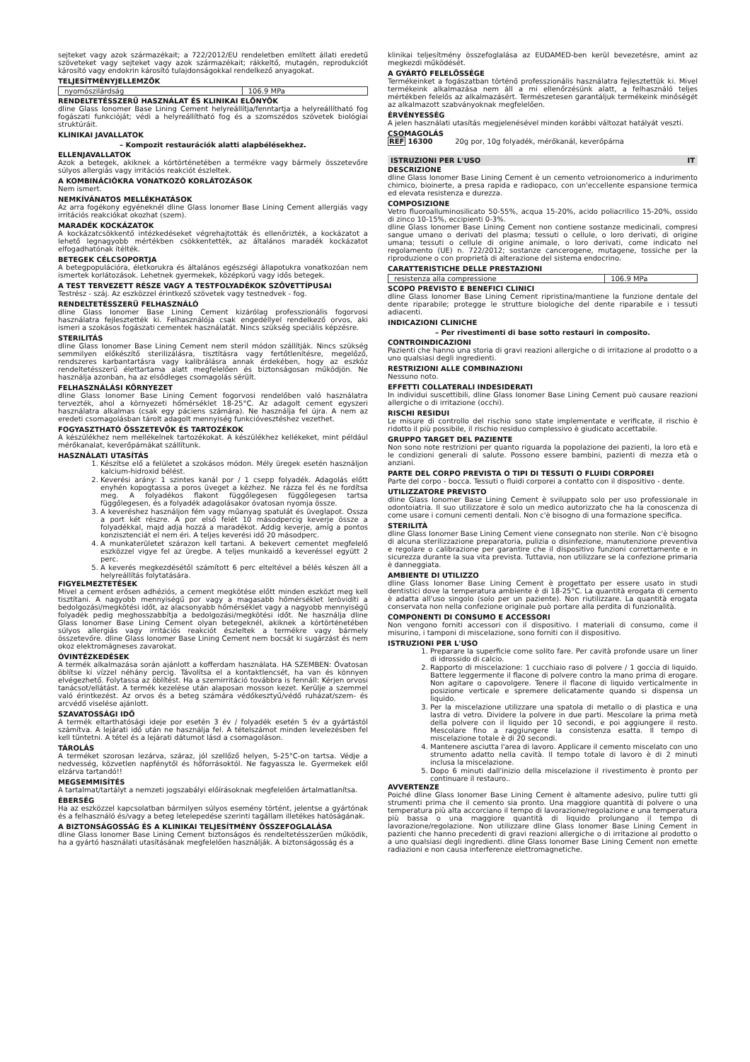sejteket vagy azok származékait; a 722/2012/EU rendeletben említett állati eredetű szöveteket vagy sejteket vagy azok származékait; rákkeltő, mutagén, reprodukciót károsító vagy endokrin károsító tulajdonságokkal rendelkező anyagokat.
TELJESÍTMÉNYJELLEMZŐK
| nyomószilárdság | 106.9 MPa |
RENDELTETÉSSZERŰ HASZNÁLAT ÉS KLINIKAI ELŐNYÖK
dline Glass Ionomer Base Lining Cement helyreállítja/fenntartja a helyreállítható fog fogászati funkcióját; védi a helyreállítható fog és a szomszédos szövetek biológiai struktúráit.
KLINIKAI JAVALLATOK
– Kompozit restaurációk alatti alapbélésekhez.
ELLENJAVALLATOK
Azok a betegek, akiknek a kórtörténetében a termékre vagy bármely összetevőre súlyos allergiás vagy irritációs reakciót észleltek.
A KOMBINÁCIÓKRA VONATKOZÓ KORLÁTOZÁSOK
Nem ismert.
NEMKÍVÁNATOS MELLÉKHATÁSOK
Az arra fogékony egyéneknél dline Glass Ionomer Base Lining Cement allergiás vagy irritációs reakciókat okozhat (szem).
MARADÉK KOCKÁZATOK
A kockázatcsökkentő intézkedéseket végrehajtották és ellenőrizték, a kockázatot a lehető legnagyobb mértékben csökkentették, az általános maradék kockázatot elfogadhatónak ítélték.
BETEGEK CÉLCSOPORTJA
A betegpopulációra, életkorukra és általános egészségi állapotukra vonatkozóan nem ismertek korlátozások. Lehetnek gyermekek, középkorú vagy idős betegek.
A TEST TERVEZETT RÉSZE VAGY A TESTFOLYADÉKOK SZÖVETTÍPUSAI
Testrész - száj. Az eszközzel érintkező szövetek vagy testnedvek - fog.
RENDELTETÉSSZERŰ FELHASZNÁLÓ
dline Glass Ionomer Base Lining Cement kizárólag professzionális fogorvosi használatra fejlesztették ki. Felhasználója csak engedéllyel rendelkező orvos, aki ismeri a szokásos fogászati cementek használatát. Nincs szükség speciális képzésre.
STERILITÁS
dline Glass Ionomer Base Lining Cement nem steril módon szállítják. Nincs szükség semmilyen előkészítő sterilizálásra, tisztításra vagy fertőtlenítésre, megelőző, rendszeres karbantartásra vagy kalibrálásra annak érdekében, hogy az eszköz rendeltetésszerű élettartama alatt megfelelően és biztonságosan működjön. Ne használja azonban, ha az elsődleges csomagolás sérült.
FELHASZNÁLÁSI KÖRNYEZET
dline Glass Ionomer Base Lining Cement fogorvosi rendelőben való használatra tervezték, ahol a környezeti hőmérséklet 18-25°C. Az adagolt cement egyszeri használatra alkalmas (csak egy páciens számára). Ne használja fel újra. A nem az eredeti csomagolásban tárolt adagolt mennyiség funkcióvesztéshez vezethet.
FOGYASZTHATÓ ÖSSZETEVŐK ÉS TARTOZÉKOK
A készülékhez nem mellékelnek tartozékokat. A készülékhez kellékeket, mint például mérőkanalat, keverőpárnákat szállítunk.
HASZNÁLATI UTASÍTÁS
1. Készítse elő a felületet a szokásos módon. Mély üregek esetén használjon kalcium-hidroxid bélést.
2. Keverési arány: 1 szintes kanál por / 1 csepp folyadék. Adagolás előtt enyhén kopogtassa a poros üveget a kézhez. Ne rázza fel és ne fordítsa meg. A folyadékos flakont függőlegesen függőlegesen tartsa függőlegesen, és a folyadék adagolásakor óvatosan nyomja össze.
3. A keveréshez használjon fém vagy műanyag spatulát és üveglapot. Ossza a port két részre. A por első felét 10 másodpercig keverje össze a folyadékkal, majd adja hozzá a maradékot. Addig keverje, amíg a pontos konzisztenciát el nem éri. A teljes keverési idő 20 másodperc.
4. A munkaterületet szárazon kell tartani. A bekevert cementet megfelelő eszközzel vigye fel az üregbe. A teljes munkaidő a keveréssel együtt 2 perc.
5. A keverés megkezdésétől számított 6 perc elteltével a bélés készen áll a helyreállítás folytatására.
FIGYELMEZTETÉSEK
Mivel a cement erősen adhéziós, a cement megkötése előtt minden eszközt meg kell tisztítani. A nagyobb mennyiségű por vagy a magasabb hőmérséklet lerövidíti a bedolgozási/megkötési időt, az alacsonyabb hőmérséklet vagy a nagyobb mennyiségű folyadék pedig meghosszabbítja a bedolgozási/megkötési időt. Ne használja dline Glass Ionomer Base Lining Cement olyan betegeknél, akiknek a kórtörténetében súlyos allergiás vagy irritációs reakciót észleltek a termékre vagy bármely összetevőre. dline Glass Ionomer Base Lining Cement nem bocsát ki sugárzást és nem okoz elektromágneses zavarokat.
ÓVINTÉZKEDÉSEK
A termék alkalmazása során ajánlott a kofferdam használata. HA SZEMBEN: Óvatosan öblítse ki vízzel néhány percig. Távolítsa el a kontaktlencsét, ha van és könnyen elvégezhető. Folytassa az öblítést. Ha a szemirritáció továbbra is fennáll: Kérjen orvosi tanácsot/ellátást. A termék kezelése után alaposan mosson kezet. Kerülje a szemmel való érintkezést. Az orvos és a beteg számára védőkesztyű/védő ruházat/szem- és arcvédő viselése ajánlott.
SZAVATOSSÁGI IDŐ
A termék eltarthatósági ideje por esetén 3 év / folyadék esetén 5 év a gyártástól számítva. A lejárati idő után ne használja fel. A tételszámot minden levelezésben fel kell tüntetni. A tétel és a lejárati dátumot lásd a csomagoláson.
TÁROLÁS
A terméket szorosan lezárva, száraz, jól szellőző helyen, 5-25°C-on tartsa. Védje a nedvesség, közvetlen napfénytől és hőforrásoktól. Ne fagyassza le. Gyermekek elől elzárva tartandó!!
MEGSEMMISÍTÉS
A tartalmat/tartályt a nemzeti jogszabályi előírásoknak megfelelően ártalmatlanítsa.
ÉBERSÉG
Ha az eszközzel kapcsolatban bármilyen súlyos esemény történt, jelentse a gyártónak és a felhasználó és/vagy a beteg letelepedése szerinti tagállam illetékes hatóságának.
A BIZTONSÁGOSSÁG ÉS A KLINIKAI TELJESÍTMÉNY ÖSSZEFOGLALÁSA
dline Glass Ionomer Base Lining Cement biztonságos és rendeltetésszerűen működik, ha a gyártó használati utasításának megfelelően használják. A biztonságosság és a
klinikai teljesítmény összefoglalása az EUDAMED-ben kerül bevezetésre, amint az megkezdi működését.
A GYÁRTÓ FELELŐSSÉGE
Termékeinket a fogászatban történő professzionális használatra fejlesztettük ki. Mivel termékeink alkalmazása nem áll a mi ellenőrzésünk alatt, a felhasználó teljes mértékben felelős az alkalmazásért. Természetesen garantáljuk termékeink minőségét az alkalmazott szabványoknak megfelelően.
ÉRVÉNYESSÉG
A jelen használati utasítás megjelenésével minden korábbi változat hatályát veszti.
CSOMAGOLÁS
REF 16300 20g por, 10g folyadék, mérőkanál, keverőpárna
ISTRUZIONI PER L'USO IT
DESCRIZIONE
dline Glass Ionomer Base Lining Cement è un cemento vetroionomerico a indurimento chimico, bioinerte, a presa rapida e radiopaco, con un'eccellente espansione termica ed elevata resistenza e durezza.
COMPOSIZIONE
Vetro fluoroalluminosilicato 50-55%, acqua 15-20%, acido poliacrilico 15-20%, ossido di zinco 10-15%, eccipienti 0-3%.
dline Glass Ionomer Base Lining Cement non contiene sostanze medicinali, compresi sangue umano o derivati del plasma; tessuti o cellule, o loro derivati, di origine umana; tessuti o cellule di origine animale, o loro derivati, come indicato nel regolamento (UE) n. 722/2012; sostanze cancerogene, mutagene, tossiche per la riproduzione o con proprietà di alterazione del sistema endocrino.
CARATTERISTICHE DELLE PRESTAZIONI
| resistenza alla compressione | 106.9 MPa |
SCOPO PREVISTO E BENEFICI CLINICI
dline Glass Ionomer Base Lining Cement ripristina/mantiene la funzione dentale del dente riparabile; protegge le strutture biologiche del dente riparabile e i tessuti adiacenti.
INDICAZIONI CLINICHE
– Per rivestimenti di base sotto restauri in composito.
CONTROINDICAZIONI
Pazienti che hanno una storia di gravi reazioni allergiche o di irritazione al prodotto o a uno qualsiasi degli ingredienti.
RESTRIZIONI ALLE COMBINAZIONI
Nessuno noto.
EFFETTI COLLATERALI INDESIDERATI
In individui suscettibili, dline Glass Ionomer Base Lining Cement può causare reazioni allergiche o di irritazione (occhi).
RISCHI RESIDUI
Le misure di controllo del rischio sono state implementate e verificate, il rischio è ridotto il più possibile, il rischio residuo complessivo è giudicato accettabile.
GRUPPO TARGET DEL PAZIENTE
Non sono note restrizioni per quanto riguarda la popolazione dei pazienti, la loro età e le condizioni generali di salute. Possono essere bambini, pazienti di mezza età o anziani.
PARTE DEL CORPO PREVISTA O TIPI DI TESSUTI O FLUIDI CORPOREI
Parte del corpo - bocca. Tessuti o fluidi corporei a contatto con il dispositivo - dente.
UTILIZZATORE PREVISTO
dline Glass Ionomer Base Lining Cement è sviluppato solo per uso professionale in odontoiatria. Il suo utilizzatore è solo un medico autorizzato che ha la conoscenza di come usare i comuni cementi dentali. Non c'è bisogno di una formazione specifica.
STERILITÀ
dline Glass Ionomer Base Lining Cement viene consegnato non sterile. Non c'è bisogno di alcuna sterilizzazione preparatoria, pulizia o disinfezione, manutenzione preventiva e regolare o calibrazione per garantire che il dispositivo funzioni correttamente e in sicurezza durante la sua vita prevista. Tuttavia, non utilizzare se la confezione primaria è danneggiata.
AMBIENTE DI UTILIZZO
dline Glass Ionomer Base Lining Cement è progettato per essere usato in studi dentistici dove la temperatura ambiente è di 18-25°C. La quantità erogata di cemento è adatta all'uso singolo (solo per un paziente). Non riutilizzare. La quantità erogata conservata non nella confezione originale può portare alla perdita di funzionalità.
COMPONENTI DI CONSUMO E ACCESSORI
Non vengono forniti accessori con il dispositivo. I materiali di consumo, come il misurino, i tamponi di miscelazione, sono forniti con il dispositivo.
ISTRUZIONI PER L'USO
1. Preparare la superficie come solito fare. Per cavità profonde usare un liner di idrossido di calcio.
2. Rapporto di miscelazione: 1 cucchiaio raso di polvere / 1 goccia di liquido. Battere leggermente il flacone di polvere contro la mano prima di erogare. Non agitare o capovolgere. Tenere il flacone di liquido verticalmente in posizione verticale e spremere delicatamente quando si dispensa un liquido.
3. Per la miscelazione utilizzare una spatola di metallo o di plastica e una lastra di vetro. Dividere la polvere in due parti. Mescolare la prima metà della polvere con il liquido per 10 secondi, e poi aggiungere il resto. Mescolare fino a raggiungere la consistenza esatta. Il tempo di miscelazione totale è di 20 secondi.
4. Mantenere asciutta l'area di lavoro. Applicare il cemento miscelato con uno strumento adatto nella cavità. Il tempo totale di lavoro è di 2 minuti inclusa la miscelazione.
5. Dopo 6 minuti dall'inizio della miscelazione il rivestimento è pronto per continuare il restauro..
AVVERTENZE
Poiché dline Glass Ionomer Base Lining Cement è altamente adesivo, pulire tutti gli strumenti prima che il cemento sia pronto. Una maggiore quantità di polvere o una temperatura più alta accorciano il tempo di lavorazione/regolazione e una temperatura più bassa o una maggiore quantità di liquido prolungano il tempo di lavorazione/regolazione. Non utilizzare dline Glass Ionomer Base Lining Cement in pazienti che hanno precedenti di gravi reazioni allergiche o di irritazione al prodotto o a uno qualsiasi degli ingredienti. dline Glass Ionomer Base Lining Cement non emette radiazioni e non causa interferenze elettromagnetiche.